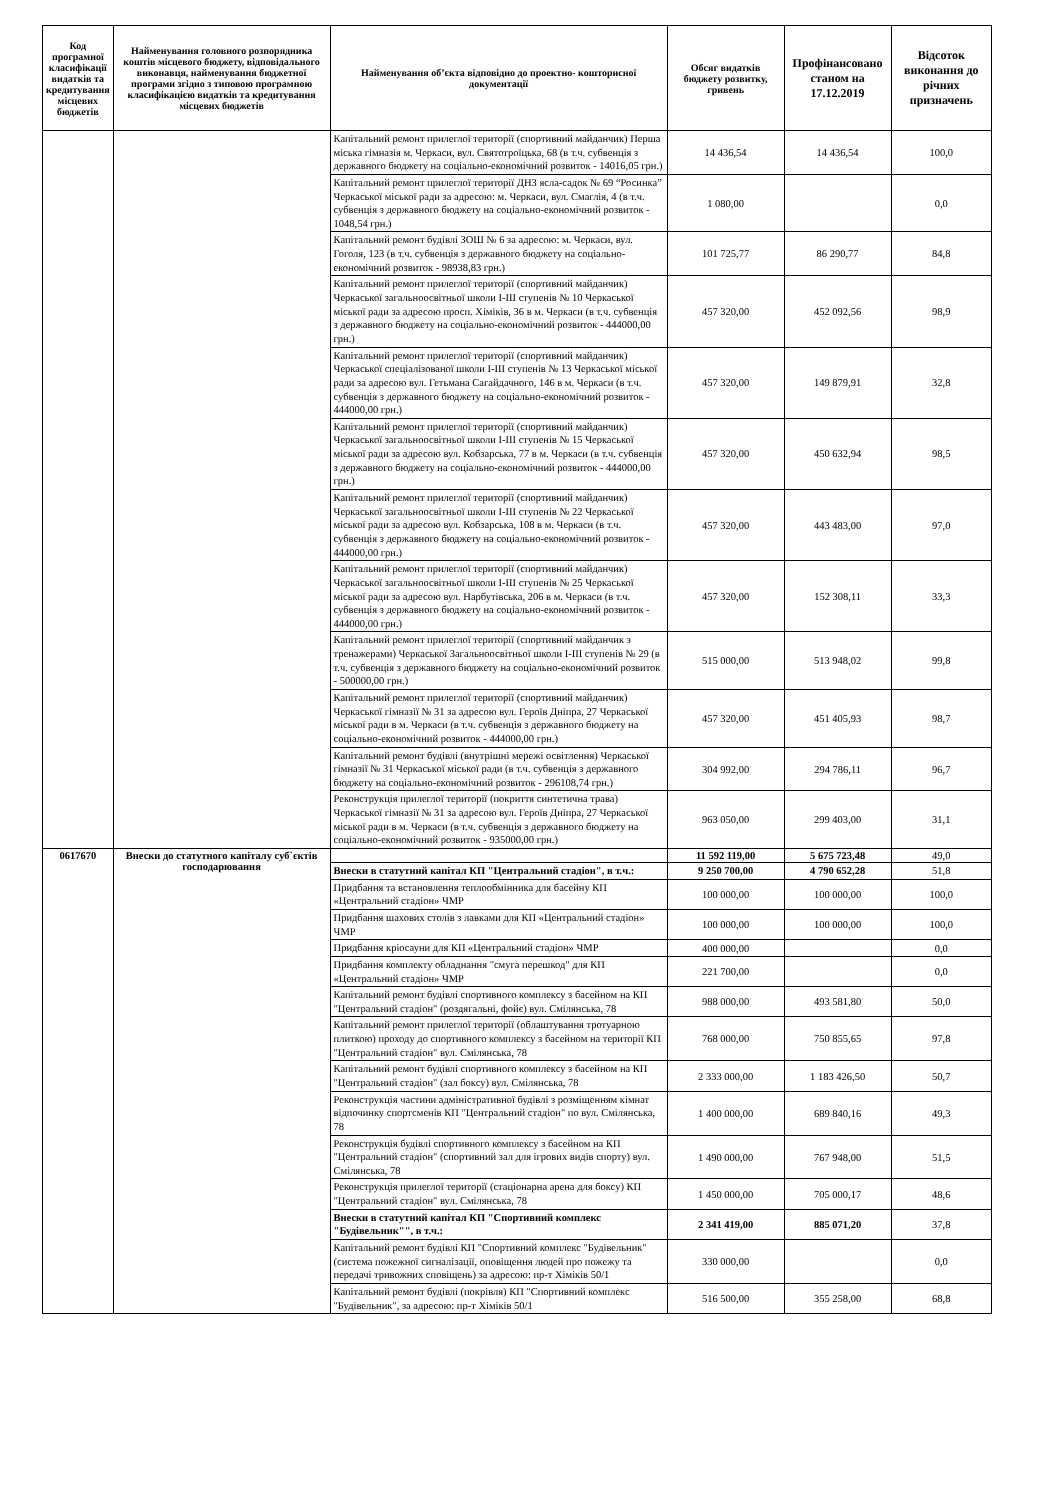| Код програмної класифікації видатків та кредитування місцевих бюджетів | Найменування головного розпорядника коштів місцевого бюджету, відповідального виконавця, найменування бюджетної програми згідно з типовою програмною класифікацією видатків та кредитування місцевих бюджетів | Найменування об’єкта відповідно до проектно- кошторисної документації | Обсяг видатків бюджету розвитку, гривень | Профінансовано станом на 17.12.2019 | Відсоток виконання до річних призначень |
| --- | --- | --- | --- | --- | --- |
| | | Капітальний ремонт прилеглої території (спортивний майданчик) Перша міська гімназія м. Черкаси, вул. Святотроїцька, 68 (в т.ч. субвенція з державного бюджету на соціально-економічний розвиток - 14016,05 грн.) | 14 436,54 | 14 436,54 | 100,0 |
| | | Капітальний ремонт прилеглої території ДНЗ ясла-садок № 69 “Росинка” Черкаської міської ради за адресою: м. Черкаси, вул. Смаглія, 4 (в т.ч. субвенція з державного бюджету на соціально-економічний розвиток - 1048,54 грн.) | 1 080,00 | | 0,0 |
| | | Капітальний ремонт будівлі ЗОШ № 6 за адресою: м. Черкаси, вул. Гоголя, 123 (в т.ч. субвенція з державного бюджету на соціально-економічний розвиток - 98938,83 грн.) | 101 725,77 | 86 290,77 | 84,8 |
| | | Капітальний ремонт прилеглої території (спортивний майданчик) Черкаської загальноосвітньої школи І-ІІІ ступенів № 10 Черкаської міської ради за адресою просп. Хіміків, 36 в м. Черкаси (в т.ч. субвенція з державного бюджету на соціально-економічний розвиток - 444000,00 грн.) | 457 320,00 | 452 092,56 | 98,9 |
| | | Капітальний ремонт прилеглої території (спортивний майданчик) Черкаської спеціалізованої школи І-ІІІ ступенів № 13 Черкаської міської ради за адресою вул. Гетьмана Сагайдачного, 146 в м. Черкаси (в т.ч. субвенція з державного бюджету на соціально-економічний розвиток - 444000,00 грн.) | 457 320,00 | 149 879,91 | 32,8 |
| | | Капітальний ремонт прилеглої території (спортивний майданчик) Черкаської загальноосвітньої школи І-ІІІ ступенів № 15 Черкаської міської ради за адресою вул. Кобзарська, 77 в м. Черкаси (в т.ч. субвенція з державного бюджету на соціально-економічний розвиток - 444000,00 грн.) | 457 320,00 | 450 632,94 | 98,5 |
| | | Капітальний ремонт прилеглої території (спортивний майданчик) Черкаської загальноосвітньої школи І-ІІІ ступенів № 22 Черкаської міської ради за адресою вул. Кобзарська, 108 в м. Черкаси (в т.ч. субвенція з державного бюджету на соціально-економічний розвиток - 444000,00 грн.) | 457 320,00 | 443 483,00 | 97,0 |
| | | Капітальний ремонт прилеглої території (спортивний майданчик) Черкаської загальноосвітньої школи І-ІІІ ступенів № 25 Черкаської міської ради за адресою вул. Нарбутівська, 206 в м. Черкаси (в т.ч. субвенція з державного бюджету на соціально-економічний розвиток - 444000,00 грн.) | 457 320,00 | 152 308,11 | 33,3 |
| | | Капітальний ремонт прилеглої території (спортивний майданчик з тренажерами) Черкаської Загальноосвітньої школи І-ІІІ ступенів № 29 (в т.ч. субвенція з державного бюджету на соціально-економічний розвиток - 500000,00 грн.) | 515 000,00 | 513 948,02 | 99,8 |
| | | Капітальний ремонт прилеглої території (спортивний майданчик) Черкаської гімназії № 31 за адресою вул. Героїв Дніпра, 27 Черкаської міської ради в м. Черкаси (в т.ч. субвенція з державного бюджету на соціально-економічний розвиток - 444000,00 грн.) | 457 320,00 | 451 405,93 | 98,7 |
| | | Капітальний ремонт будівлі (внутрішні мережі освітлення) Черкаської гімназії № 31 Черкаської міської ради (в т.ч. субвенція з державного бюджету на соціально-економічний розвиток - 296108,74 грн.) | 304 992,00 | 294 786,11 | 96,7 |
| | | Реконструкція прилеглої території (покриття синтетична трава) Черкаської гімназії № 31 за адресою вул. Героїв Дніпра, 27 Черкаської міської ради в м. Черкаси (в т.ч. субвенція з державного бюджету на соціально-економічний розвиток - 935000,00 грн.) | 963 050,00 | 299 403,00 | 31,1 |
| 0617670 | Внески до статутного капіталу суб`єктів господарювання | | 11 592 119,00 | 5 675 723,48 | 49,0 |
| | | Внески в статутний капітал КП "Центральний стадіон", в т.ч.: | 9 250 700,00 | 4 790 652,28 | 51,8 |
| | | Придбання та встановлення теплообмінника для басейну КП «Центральний стадіон» ЧМР | 100 000,00 | 100 000,00 | 100,0 |
| | | Придбання шахових столів з лавками для КП «Центральний стадіон» ЧМР | 100 000,00 | 100 000,00 | 100,0 |
| | | Придбання кріосауни для КП «Центральний стадіон» ЧМР | 400 000,00 | | 0,0 |
| | | Придбання комплекту обладнання "смуга перешкод" для КП «Центральний стадіон» ЧМР | 221 700,00 | | 0,0 |
| | | Капітальний ремонт будівлі спортивного комплексу з басейном на КП "Центральний стадіон" (роздягальні, фойє) вул. Смілянська, 78 | 988 000,00 | 493 581,80 | 50,0 |
| | | Капітальний ремонт прилеглої території (облаштування тротуарною плиткою) проходу до спортивного комплексу з басейном на території КП "Центральний стадіон" вул. Смілянська, 78 | 768 000,00 | 750 855,65 | 97,8 |
| | | Капітальний ремонт будівлі спортивного комплексу з басейном на КП "Центральний стадіон" (зал боксу) вул. Смілянська, 78 | 2 333 000,00 | 1 183 426,50 | 50,7 |
| | | Реконструкція частини адміністративної будівлі з розміщенням кімнат відпочинку спортсменів КП "Центральний стадіон" по вул. Смілянська, 78 | 1 400 000,00 | 689 840,16 | 49,3 |
| | | Реконструкція будівлі спортивного комплексу з басейном на КП "Центральний стадіон" (спортивний зал для ігрових видів спорту) вул. Смілянська, 78 | 1 490 000,00 | 767 948,00 | 51,5 |
| | | Реконструкція прилеглої території (стаціонарна арена для боксу) КП "Центральний стадіон" вул. Смілянська, 78 | 1 450 000,00 | 705 000,17 | 48,6 |
| | | Внески в статутний капітал КП "Спортивний комплекс "Будівельник"", в т.ч.: | 2 341 419,00 | 885 071,20 | 37,8 |
| | | Капітальний ремонт будівлі КП "Спортивний комплекс "Будівельник" (система пожежної сигналізації, оповіщення людей про пожежу та передачі тривожних сповіщень) за адресою: пр-т Хіміків 50/1 | 330 000,00 | | 0,0 |
| | | Капітальний ремонт будівлі (покрівля) КП "Спортивний комплекс "Будівельник", за адресою: пр-т Хіміків 50/1 | 516 500,00 | 355 258,00 | 68,8 |